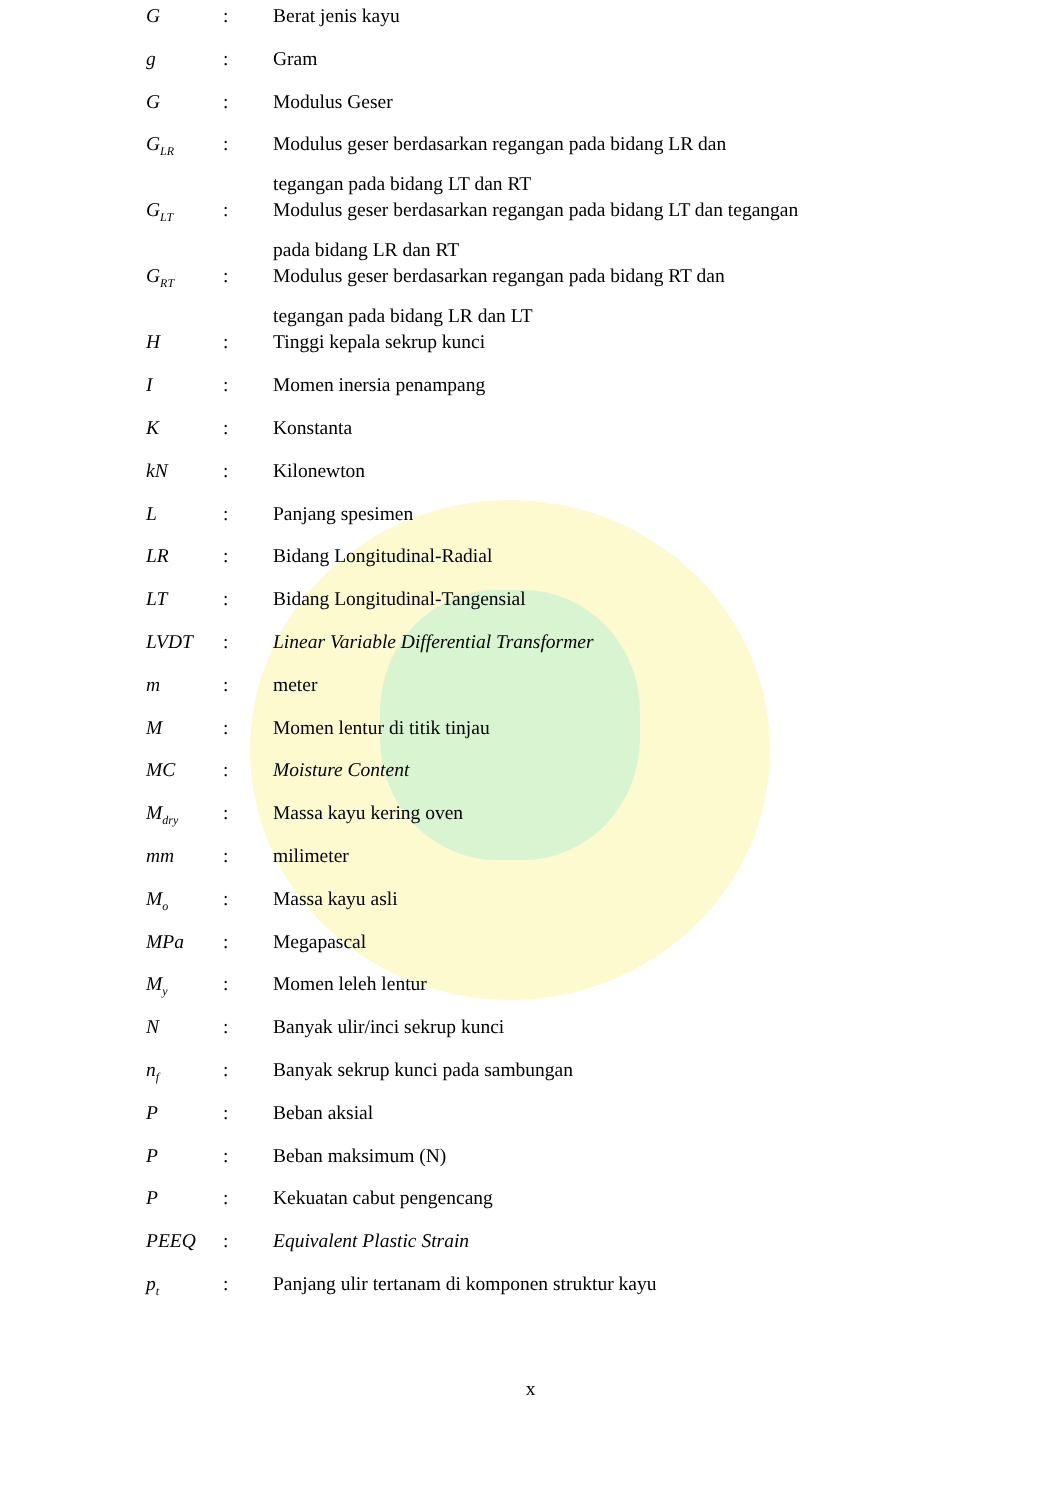| G | : | Berat jenis kayu |
| g | : | Gram |
| G | : | Modulus Geser |
| G<sub>LR</sub> | : | Modulus geser berdasarkan regangan pada bidang LR dan tegangan pada bidang LT dan RT |
| G<sub>LT</sub> | : | Modulus geser berdasarkan regangan pada bidang LT dan tegangan pada bidang LR dan RT |
| G<sub>RT</sub> | : | Modulus geser berdasarkan regangan pada bidang RT dan tegangan pada bidang LR dan LT |
| H | : | Tinggi kepala sekrup kunci |
| I | : | Momen inersia penampang |
| K | : | Konstanta |
| kN | : | Kilonewton |
| L | : | Panjang spesimen |
| LR | : | Bidang Longitudinal-Radial |
| LT | : | Bidang Longitudinal-Tangensial |
| LVDT | : | Linear Variable Differential Transformer |
| m | : | meter |
| M | : | Momen lentur di titik tinjau |
| MC | : | Moisture Content |
| M<sub>dry</sub> | : | Massa kayu kering oven |
| mm | : | milimeter |
| M<sub>o</sub> | : | Massa kayu asli |
| MPa | : | Megapascal |
| M<sub>y</sub> | : | Momen leleh lentur |
| N | : | Banyak ulir/inci sekrup kunci |
| n<sub>f</sub> | : | Banyak sekrup kunci pada sambungan |
| P | : | Beban aksial |
| P | : | Beban maksimum (N) |
| P | : | Kekuatan cabut pengencang |
| PEEQ | : | Equivalent Plastic Strain |
| p<sub>t</sub> | : | Panjang ulir tertanam di komponen struktur kayu |
x